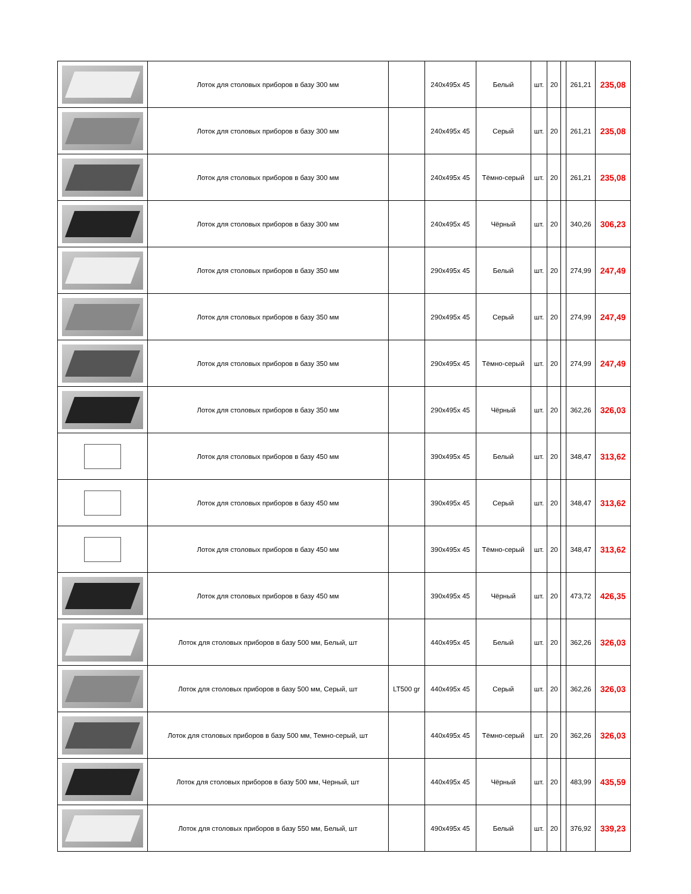| | Лоток для столовых приборов в базу 300 мм | | 240x495x 45 | Белый | шт. | 20 | | 261,21 | 235,08 |
| | Лоток для столовых приборов в базу 300 мм | | 240x495x 45 | Серый | шт. | 20 | | 261,21 | 235,08 |
| | Лоток для столовых приборов в базу 300 мм | | 240x495x 45 | Тёмно-серый | шт. | 20 | | 261,21 | 235,08 |
| | Лоток для столовых приборов в базу 300 мм | | 240x495x 45 | Чёрный | шт. | 20 | | 340,26 | 306,23 |
| | Лоток для столовых приборов в базу 350 мм | | 290x495x 45 | Белый | шт. | 20 | | 274,99 | 247,49 |
| | Лоток для столовых приборов в базу 350 мм | | 290x495x 45 | Серый | шт. | 20 | | 274,99 | 247,49 |
| | Лоток для столовых приборов в базу 350 мм | | 290x495x 45 | Тёмно-серый | шт. | 20 | | 274,99 | 247,49 |
| | Лоток для столовых приборов в базу 350 мм | | 290x495x 45 | Чёрный | шт. | 20 | | 362,26 | 326,03 |
| | Лоток для столовых приборов в базу 450 мм | | 390x495x 45 | Белый | шт. | 20 | | 348,47 | 313,62 |
| | Лоток для столовых приборов в базу 450 мм | | 390x495x 45 | Серый | шт. | 20 | | 348,47 | 313,62 |
| | Лоток для столовых приборов в базу 450 мм | | 390x495x 45 | Тёмно-серый | шт. | 20 | | 348,47 | 313,62 |
| | Лоток для столовых приборов в базу 450 мм | | 390x495x 45 | Чёрный | шт. | 20 | | 473,72 | 426,35 |
| | Лоток для столовых приборов в базу 500 мм, Белый, шт | | 440x495x 45 | Белый | шт. | 20 | | 362,26 | 326,03 |
| | Лоток для столовых приборов в базу 500 мм, Серый, шт | LT500 gr | 440x495x 45 | Серый | шт. | 20 | | 362,26 | 326,03 |
| | Лоток для столовых приборов в базу 500 мм, Темно-серый, шт | | 440x495x 45 | Тёмно-серый | шт. | 20 | | 362,26 | 326,03 |
| | Лоток для столовых приборов в базу 500 мм, Черный, шт | | 440x495x 45 | Чёрный | шт. | 20 | | 483,99 | 435,59 |
| | Лоток для столовых приборов в базу 550 мм, Белый, шт | | 490x495x 45 | Белый | шт. | 20 | | 376,92 | 339,23 |